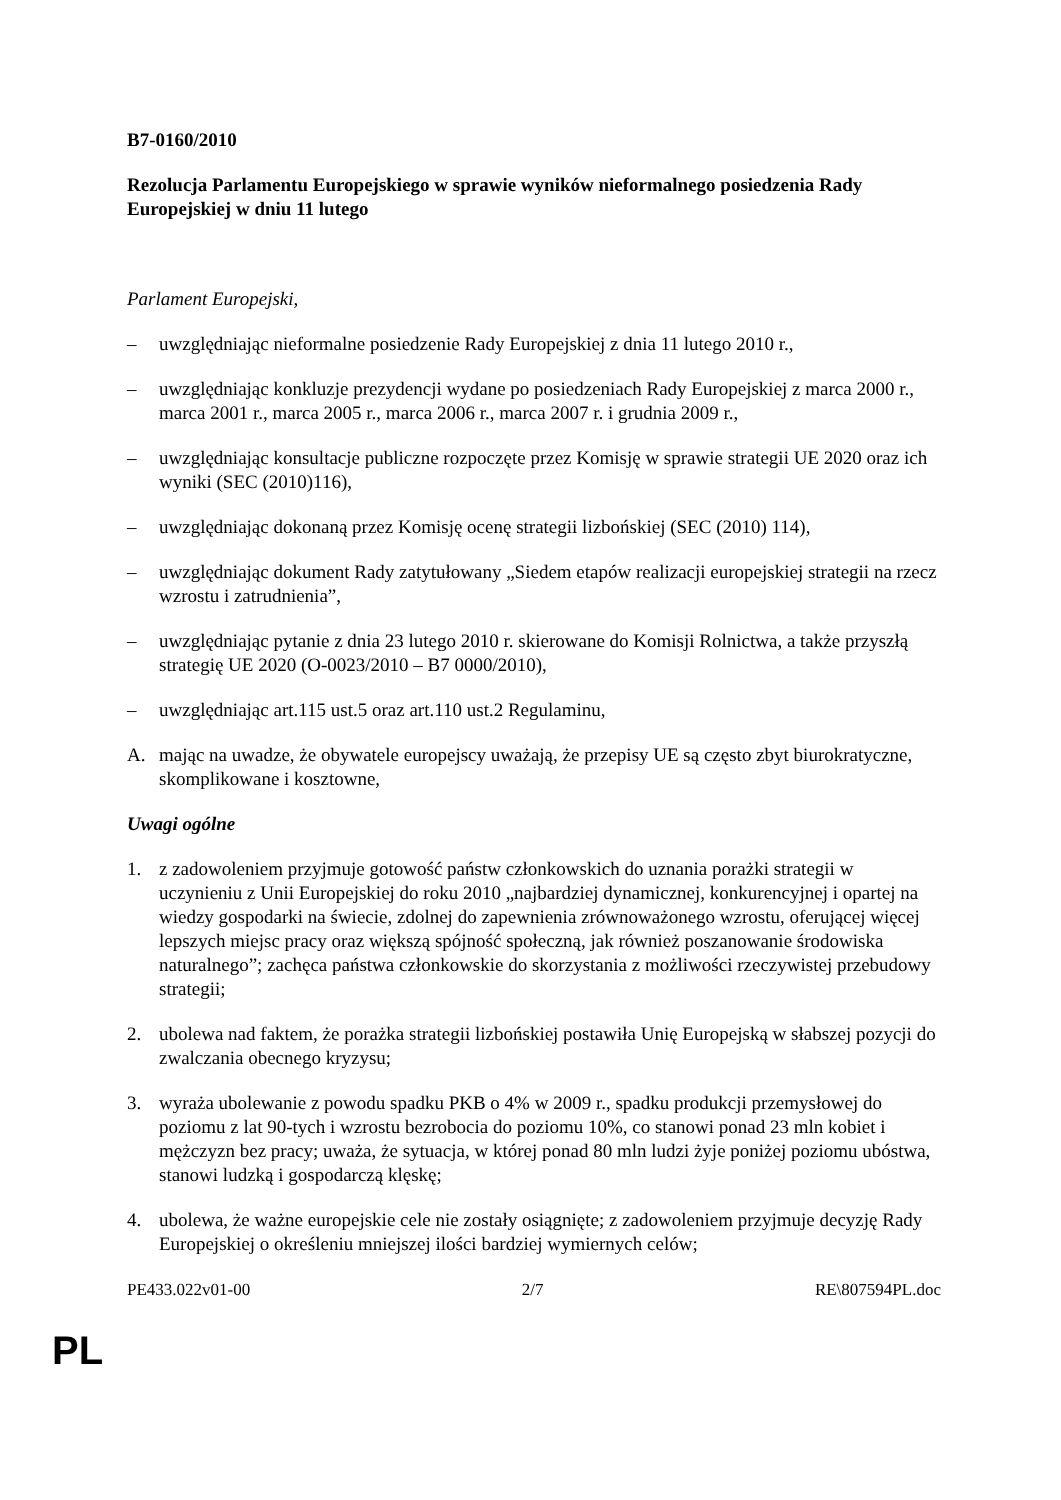B7-0160/2010
Rezolucja Parlamentu Europejskiego w sprawie wyników nieformalnego posiedzenia Rady Europejskiej w dniu 11 lutego
Parlament Europejski,
– uwzględniając nieformalne posiedzenie Rady Europejskiej z dnia 11 lutego 2010 r.,
– uwzględniając konkluzje prezydencji wydane po posiedzeniach Rady Europejskiej z marca 2000 r., marca 2001 r., marca 2005 r., marca 2006 r., marca 2007 r. i grudnia 2009 r.,
– uwzględniając konsultacje publiczne rozpoczęte przez Komisję w sprawie strategii UE 2020 oraz ich wyniki (SEC (2010)116),
– uwzględniając dokonaną przez Komisję ocenę strategii lizbońskiej (SEC (2010) 114),
– uwzględniając dokument Rady zatytułowany „Siedem etapów realizacji europejskiej strategii na rzecz wzrostu i zatrudnienia”,
– uwzględniając pytanie z dnia 23 lutego 2010 r. skierowane do Komisji Rolnictwa, a także przyszłą strategię UE 2020 (O-0023/2010 – B7 0000/2010),
– uwzględniając art.115 ust.5 oraz art.110 ust.2 Regulaminu,
A. mając na uwadze, że obywatele europejscy uważają, że przepisy UE są często zbyt biurokratyczne, skomplikowane i kosztowne,
Uwagi ogólne
1. z zadowoleniem przyjmuje gotowość państw członkowskich do uznania porażki strategii w uczynieniu z Unii Europejskiej do roku 2010 „najbardziej dynamicznej, konkurencyjnej i opartej na wiedzy gospodarki na świecie, zdolnej do zapewnienia zrównoważonego wzrostu, oferującej więcej lepszych miejsc pracy oraz większą spójność społeczną, jak również poszanowanie środowiska naturalnego”; zachęca państwa członkowskie do skorzystania z możliwości rzeczywistej przebudowy strategii;
2. ubolewa nad faktem, że porażka strategii lizbońskiej postawiła Unię Europejską w słabszej pozycji do zwalczania obecnego kryzysu;
3. wyraża ubolewanie z powodu spadku PKB o 4% w 2009 r., spadku produkcji przemysłowej do poziomu z lat 90-tych i wzrostu bezrobocia do poziomu 10%, co stanowi ponad 23 mln kobiet i mężczyzn bez pracy; uważa, że sytuacja, w której ponad 80 mln ludzi żyje poniżej poziomu ubóstwa, stanowi ludzką i gospodarczą klęskę;
4. ubolewa, że ważne europejskie cele nie zostały osiągnięte; z zadowoleniem przyjmuje decyzję Rady Europejskiej o określeniu mniejszej ilości bardziej wymiernych celów;
PE433.022v01-00 2/7 RE\807594PL.doc
PL